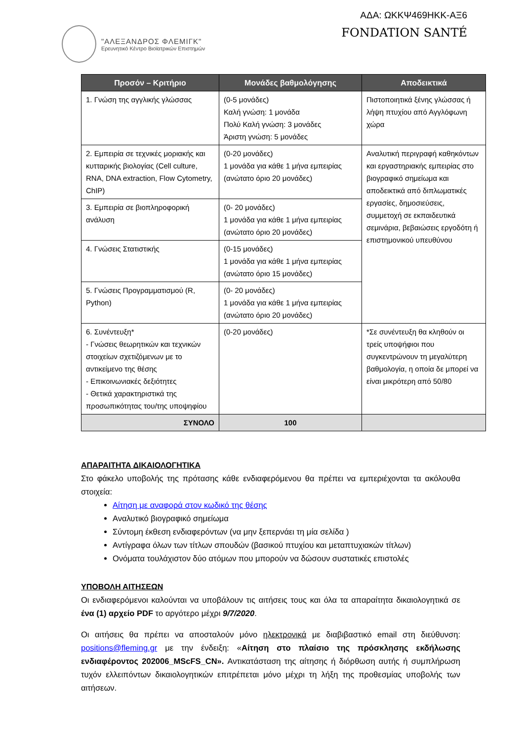"ΑΛΕΞΑΝΔΡΟΣ ΦΛΕΜΙΓΚ"
Ερευνητικό Κέντρο Βιοϊατρικών Επιστημών
ΑΔΑ: ΩΚΚΨ469ΗΚΚ-ΑΞ6
FONDATION SANTÉ
| Προσόν – Κριτήριο | Μονάδες βαθμολόγησης | Αποδεικτικά |
| --- | --- | --- |
| 1. Γνώση της αγγλικής γλώσσας | (0-5 μονάδες) Καλή γνώση: 1 μονάδα Πολύ Καλή γνώση: 3 μονάδες Άριστη γνώση: 5 μονάδες | Πιστοποιητικά ξένης γλώσσας ή λήψη πτυχίου από Αγγλόφωνη χώρα |
| 2. Εμπειρία σε τεχνικές μοριακής και κυτταρικής βιολογίας (Cell culture, RNA, DNA extraction, Flow Cytometry, ChIP) | (0-20 μονάδες) 1 μονάδα για κάθε 1 μήνα εμπειρίας (ανώτατο όριο 20 μονάδες) | Αναλυτική περιγραφή καθηκόντων και εργαστηριακής εμπειρίας στο βιογραφικό σημείωμα και αποδεικτικά από διπλωματικές εργασίες, δημοσιεύσεις, συμμετοχή σε εκπαιδευτικά σεμινάρια, βεβαιώσεις εργοδότη ή επιστημονικού υπευθύνου |
| 3. Εμπειρία σε βιοπληροφορική ανάλυση | (0- 20 μονάδες) 1 μονάδα για κάθε 1 μήνα εμπειρίας (ανώτατο όριο 20 μονάδες) | |
| 4. Γνώσεις Στατιστικής | (0-15 μονάδες) 1 μονάδα για κάθε 1 μήνα εμπειρίας (ανώτατο όριο 15 μονάδες) | |
| 5. Γνώσεις Προγραμματισμού (R, Python) | (0- 20 μονάδες) 1 μονάδα για κάθε 1 μήνα εμπειρίας (ανώτατο όριο 20 μονάδες) | |
| 6. Συνέντευξη* - Γνώσεις θεωρητικών και τεχνικών στοιχείων σχετιζόμενων με το αντικείμενο της θέσης - Επικοινωνιακές δεξιότητες - Θετικά χαρακτηριστικά της προσωπικότητας του/της υποψηφίου | (0-20 μονάδες) | *Σε συνέντευξη θα κληθούν οι τρείς υποψήφιοι που συγκεντρώνουν τη μεγαλύτερη βαθμολογία, η οποία δε μπορεί να είναι μικρότερη από 50/80 |
| ΣΥΝΟΛΟ | 100 | |
ΑΠΑΡΑΙΤΗΤΑ ΔΙΚΑΙΟΛΟΓΗΤΙΚΑ
Στο φάκελο υποβολής της πρότασης κάθε ενδιαφερόμενου θα πρέπει να εμπεριέχονται τα ακόλουθα στοιχεία:
Αίτηση με αναφορά στον κωδικό της θέσης
Αναλυτικό βιογραφικό σημείωμα
Σύντομη έκθεση ενδιαφερόντων (να μην ξεπερνάει τη μία σελίδα )
Αντίγραφα όλων των τίτλων σπουδών (βασικού πτυχίου και μεταπτυχιακών τίτλων)
Ονόματα τουλάχιστον δύο ατόμων που μπορούν να δώσουν συστατικές επιστολές
ΥΠΟΒΟΛΗ ΑΙΤΗΣΕΩΝ
Οι ενδιαφερόμενοι καλούνται να υποβάλουν τις αιτήσεις τους και όλα τα απαραίτητα δικαιολογητικά σε ένα (1) αρχείο PDF το αργότερο μέχρι 9/7/2020.
Οι αιτήσεις θα πρέπει να αποσταλούν μόνο ηλεκτρονικά με διαβιβαστικό email στη διεύθυνση: positions@fleming.gr με την ένδειξη: «Αίτηση στο πλαίσιο της πρόσκλησης εκδήλωσης ενδιαφέροντος 202006_MScFS_CN». Αντικατάσταση της αίτησης ή διόρθωση αυτής ή συμπλήρωση τυχόν ελλειπόντων δικαιολογητικών επιτρέπεται μόνο μέχρι τη λήξη της προθεσμίας υποβολής των αιτήσεων.